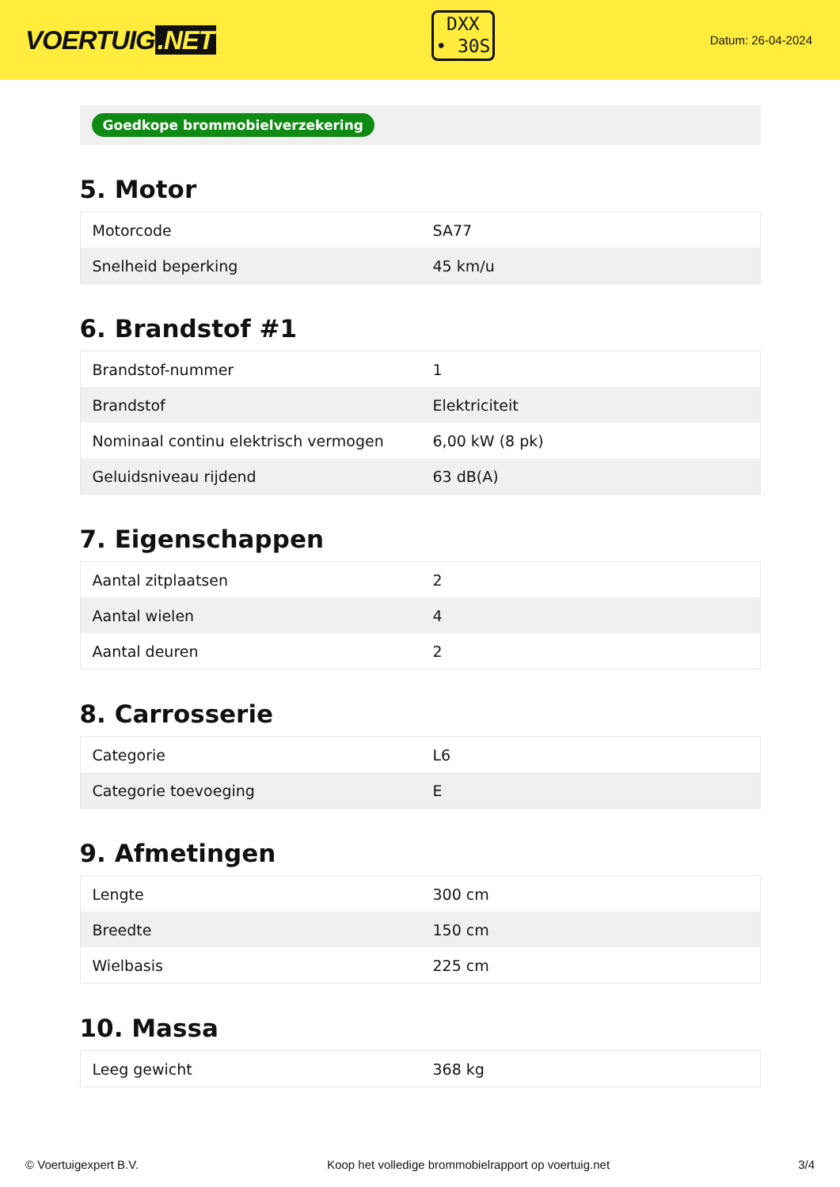VOERTUIG.NET
DXX
• 30S
Datum: 26-04-2024
Goedkope brommobielverzekering
5. Motor
| Motorcode | SA77 |
| Snelheid beperking | 45 km/u |
6. Brandstof #1
| Brandstof-nummer | 1 |
| Brandstof | Elektriciteit |
| Nominaal continu elektrisch vermogen | 6,00 kW (8 pk) |
| Geluidsniveau rijdend | 63 dB(A) |
7. Eigenschappen
| Aantal zitplaatsen | 2 |
| Aantal wielen | 4 |
| Aantal deuren | 2 |
8. Carrosserie
| Categorie | L6 |
| Categorie toevoeging | E |
9. Afmetingen
| Lengte | 300 cm |
| Breedte | 150 cm |
| Wielbasis | 225 cm |
10. Massa
| Leeg gewicht | 368 kg |
© Voertuigexpert B.V. Koop het volledige brommobielrapport op voertuig.net 3/4